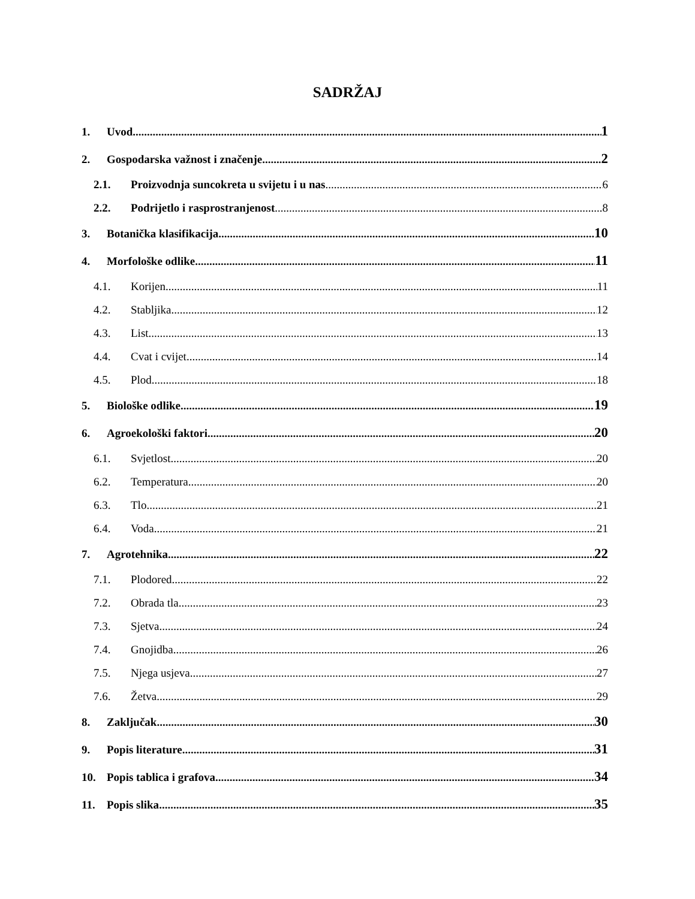SADRŽAJ
1. Uvod 1
2. Gospodarska važnost i značenje 2
2.1. Proizvodnja suncokreta u svijetu i u nas 6
2.2. Podrijetlo i rasprostranjenost 8
3. Botanička klasifikacija 10
4. Morfološke odlike 11
4.1. Korijen 11
4.2. Stabljika 12
4.3. List 13
4.4. Cvat i cvijet 14
4.5. Plod 18
5. Biološke odlike 19
6. Agroekološki faktori 20
6.1. Svjetlost 20
6.2. Temperatura 20
6.3. Tlo 21
6.4. Voda 21
7. Agrotehnika 22
7.1. Plodored 22
7.2. Obrada tla 23
7.3. Sjetva 24
7.4. Gnojidba 26
7.5. Njega usjeva 27
7.6. Žetva 29
8. Zaključak 30
9. Popis literature 31
10. Popis tablica i grafova 34
11. Popis slika 35